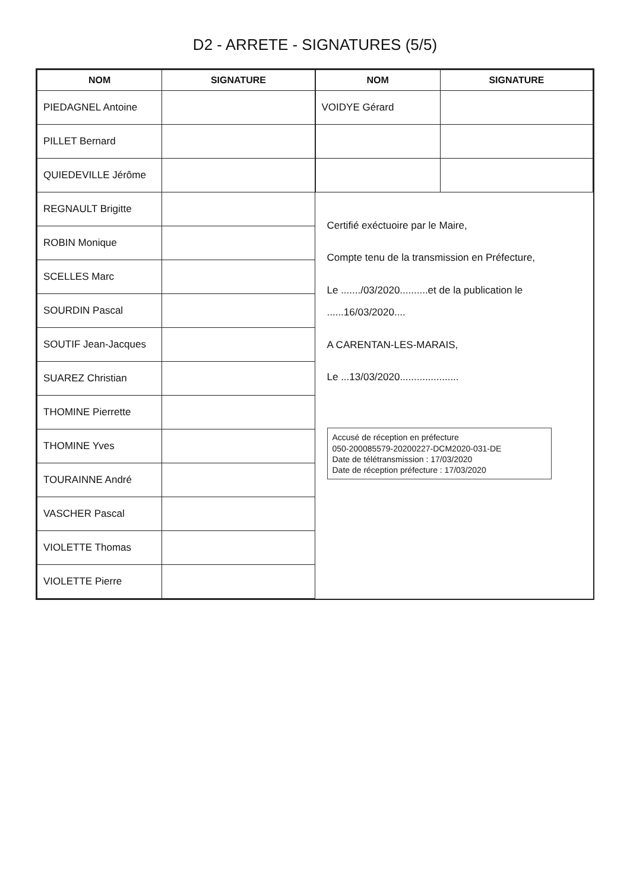D2 - ARRETE - SIGNATURES (5/5)
| NOM | SIGNATURE |
| --- | --- |
| PIEDAGNEL Antoine | |
| PILLET Bernard | |
| QUIEDEVILLE Jérôme | |
| REGNAULT Brigitte | |
| ROBIN Monique | |
| SCELLES Marc | |
| SOURDIN Pascal | |
| SOUTIF Jean-Jacques | |
| SUAREZ Christian | |
| THOMINE Pierrette | |
| THOMINE Yves | |
| TOURAINNE André | |
| VASCHER Pascal | |
| VIOLETTE Thomas | |
| VIOLETTE Pierre | |
| NOM | SIGNATURE |
| --- | --- |
| VOIDYE Gérard | |
Certifié exéctuoire par le Maire,
Compte tenu de la transmission en Préfecture,
Le ......./03/2020..........et de la publication le ......16/03/2020....
A CARENTAN-LES-MARAIS,
Le ...13/03/2020.....................
Accusé de réception en préfecture
050-200085579-20200227-DCM2020-031-DE
Date de télétransmission : 17/03/2020
Date de réception préfecture : 17/03/2020